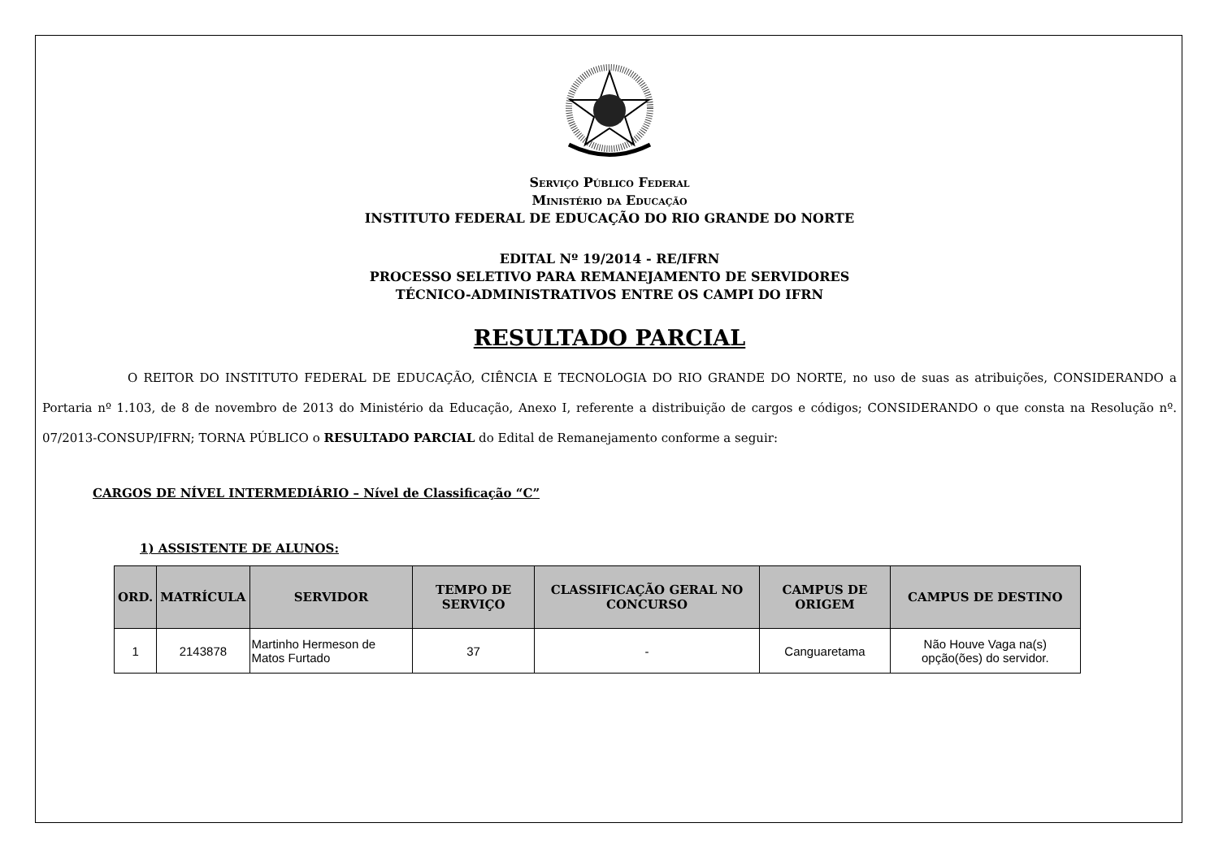Serviço Público Federal
Ministério da Educação
INSTITUTO FEDERAL DE EDUCAÇÃO DO RIO GRANDE DO NORTE
EDITAL Nº 19/2014 - RE/IFRN
PROCESSO SELETIVO PARA REMANEJAMENTO DE SERVIDORES
TÉCNICO-ADMINISTRATIVOS ENTRE OS CAMPI DO IFRN
RESULTADO PARCIAL
O REITOR DO INSTITUTO FEDERAL DE EDUCAÇÃO, CIÊNCIA E TECNOLOGIA DO RIO GRANDE DO NORTE, no uso de suas as atribuições, CONSIDERANDO a Portaria nº 1.103, de 8 de novembro de 2013 do Ministério da Educação, Anexo I, referente a distribuição de cargos e códigos; CONSIDERANDO o que consta na Resolução nº. 07/2013-CONSUP/IFRN; TORNA PÚBLICO o RESULTADO PARCIAL do Edital de Remanejamento conforme a seguir:
CARGOS DE NÍVEL INTERMEDIÁRIO – Nível de Classificação “C”
1) ASSISTENTE DE ALUNOS:
| ORD. | MATRÍCULA | SERVIDOR | TEMPO DE SERVIÇO | CLASSIFICAÇÃO GERAL NO CONCURSO | CAMPUS DE ORIGEM | CAMPUS DE DESTINO |
| --- | --- | --- | --- | --- | --- | --- |
| 1 | 2143878 | Martinho Hermeson de Matos Furtado | 37 | - | Canguaretama | Não Houve Vaga na(s) opção(ões) do servidor. |